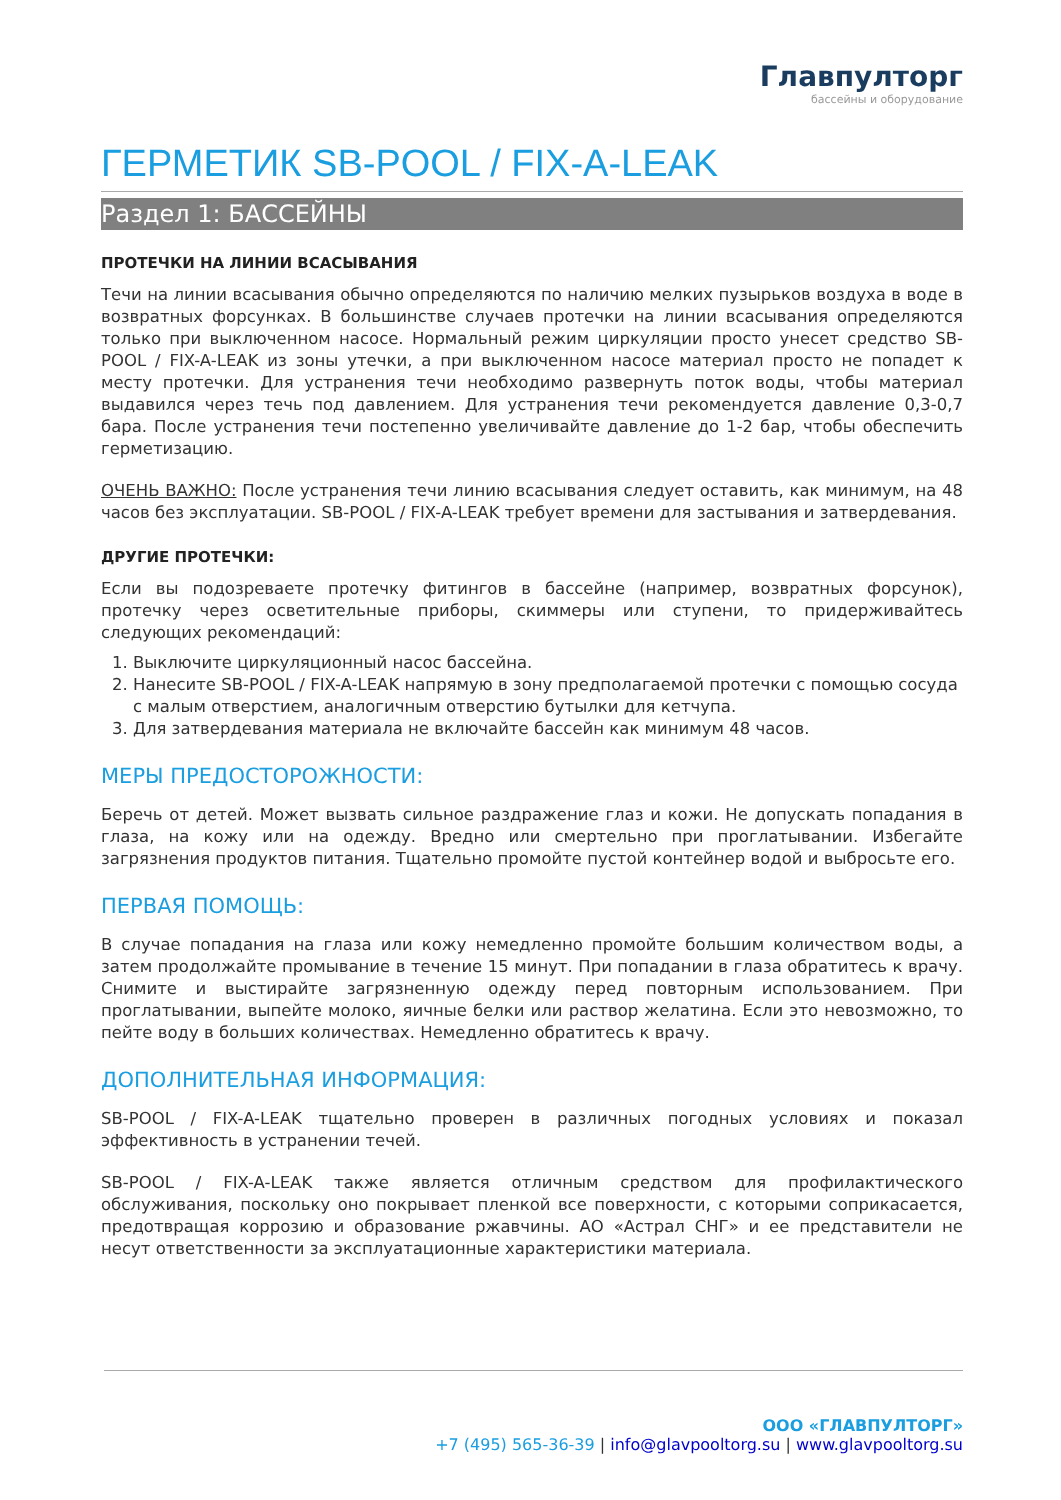Главпулторг
бассейны и оборудование
ГЕРМЕТИК SB-POOL / FIX-A-LEAK
Раздел 1: БАССЕЙНЫ
ПРОТЕЧКИ НА ЛИНИИ ВСАСЫВАНИЯ
Течи на линии всасывания обычно определяются по наличию мелких пузырьков воздуха в воде в возвратных форсунках. В большинстве случаев протечки на линии всасывания определяются только при выключенном насосе. Нормальный режим циркуляции просто унесет средство SB-POOL / FIX-A-LEAK из зоны утечки, а при выключенном насосе материал просто не попадет к месту протечки. Для устранения течи необходимо развернуть поток воды, чтобы материал выдавился через течь под давлением. Для устранения течи рекомендуется давление 0,3-0,7 бара. После устранения течи постепенно увеличивайте давление до 1-2 бар, чтобы обеспечить герметизацию.
ОЧЕНЬ ВАЖНО: После устранения течи линию всасывания следует оставить, как минимум, на 48 часов без эксплуатации. SB-POOL / FIX-A-LEAK требует времени для застывания и затвердевания.
ДРУГИЕ ПРОТЕЧКИ:
Если вы подозреваете протечку фитингов в бассейне (например, возвратных форсунок), протечку через осветительные приборы, скиммеры или ступени, то придерживайтесь следующих рекомендаций:
1. Выключите циркуляционный насос бассейна.
2. Нанесите SB-POOL / FIX-A-LEAK напрямую в зону предполагаемой протечки с помощью сосуда с малым отверстием, аналогичным отверстию бутылки для кетчупа.
3. Для затвердевания материала не включайте бассейн как минимум 48 часов.
МЕРЫ ПРЕДОСТОРОЖНОСТИ:
Беречь от детей. Может вызвать сильное раздражение глаз и кожи. Не допускать попадания в глаза, на кожу или на одежду. Вредно или смертельно при проглатывании. Избегайте загрязнения продуктов питания. Тщательно промойте пустой контейнер водой и выбросьте его.
ПЕРВАЯ ПОМОЩЬ:
В случае попадания на глаза или кожу немедленно промойте большим количеством воды, а затем продолжайте промывание в течение 15 минут. При попадании в глаза обратитесь к врачу. Снимите и выстирайте загрязненную одежду перед повторным использованием. При проглатывании, выпейте молоко, яичные белки или раствор желатина. Если это невозможно, то пейте воду в больших количествах. Немедленно обратитесь к врачу.
ДОПОЛНИТЕЛЬНАЯ ИНФОРМАЦИЯ:
SB-POOL / FIX-A-LEAK тщательно проверен в различных погодных условиях и показал эффективность в устранении течей.
SB-POOL / FIX-A-LEAK также является отличным средством для профилактического обслуживания, поскольку оно покрывает пленкой все поверхности, с которыми соприкасается, предотвращая коррозию и образование ржавчины. АО «Астрал СНГ» и ее представители не несут ответственности за эксплуатационные характеристики материала.
ООО «ГЛАВПУЛТОРГ»
+7 (495) 565-36-39 | info@glavpooltorg.su | www.glavpooltorg.su